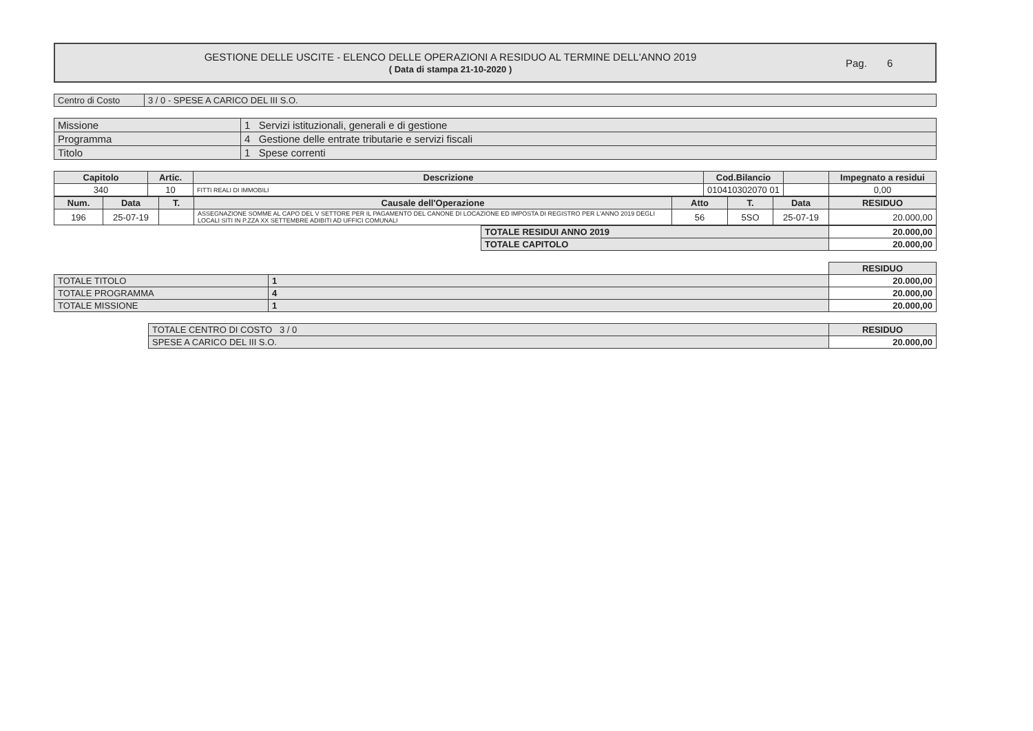GESTIONE DELLE USCITE - ELENCO DELLE OPERAZIONI A RESIDUO AL TERMINE DELL'ANNO 2019
( Data di stampa 21-10-2020 )
Pag. 6
| Centro di Costo | 3 / 0 - SPESE A CARICO DEL III S.O. |
| Missione | 1 Servizi istituzionali, generali e di gestione |
| Programma | 4 Gestione delle entrate tributarie e servizi fiscali |
| Titolo | 1 Spese correnti |
| Capitolo | Artic. | Descrizione | Cod.Bilancio | | Impegnato a residui |
| --- | --- | --- | --- | --- | --- |
| 340 | 10 | FITTI REALI DI IMMOBILI | 010410302070 01 | | 0,00 |
| Num. | Data | T. | Causale dell'Operazione | Atto | T. | Data | RESIDUO |
| --- | --- | --- | --- | --- | --- | --- | --- |
| 196 | 25-07-19 | | ASSEGNAZIONE SOMME AL CAPO DEL V SETTORE PER IL PAGAMENTO DEL CANONE DI LOCAZIONE ED IMPOSTA DI REGISTRO PER L'ANNO 2019 DEGLI LOCALI SITI IN P.ZZA XX SETTEMBRE ADIBITI AD UFFICI COMUNALI | 56 | 5SO | 25-07-19 | 20.000,00 |
| TOTALE RESIDUI ANNO 2019 | 20.000,00 |
| TOTALE CAPITOLO | 20.000,00 |
| | | RESIDUO |
| TOTALE TITOLO | 1 | 20.000,00 |
| TOTALE PROGRAMMA | 4 | 20.000,00 |
| TOTALE MISSIONE | 1 | 20.000,00 |
| TOTALE CENTRO DI COSTO 3 / 0 | RESIDUO |
| SPESE A CARICO DEL III S.O. | 20.000,00 |